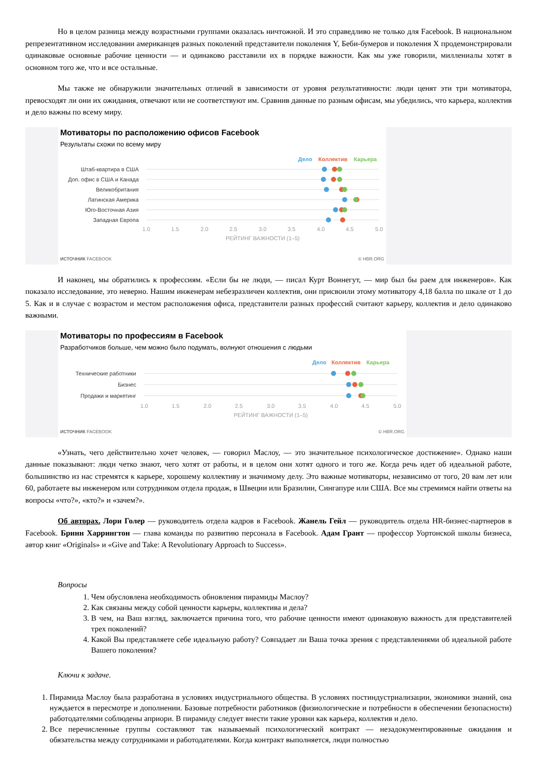Но в целом разница между возрастными группами оказалась ничтожной. И это справедливо не только для Facebook. В национальном репрезентативном исследовании американцев разных поколений представители поколения Y, Беби-бумеров и поколения X продемонстрировали одинаковые основные рабочие ценности — и одинаково расставили их в порядке важности. Как мы уже говорили, миллениалы хотят в основном того же, что и все остальные.
Мы также не обнаружили значительных отличий в зависимости от уровня результативности: люди ценят эти три мотиватора, превосходят ли они их ожидания, отвечают или не соответствуют им. Сравнив данные по разным офисам, мы убедились, что карьера, коллектив и дело важны по всему миру.
Мотиваторы по расположению офисов Facebook
Результаты схожи по всему миру
Дело
Коллектив
Карьера
Штаб-квартира в США
Доп. офис в США и Канада
Великобритания
Латинская Америка
Юго-Восточная Азия
Западная Европа
1.0
1.5
2.0
2.5
3.0
3.5
4.0
4.5
5.0
РЕЙТИНГ ВАЖНОСТИ (1–5)
ИСТОЧНИК FACEBOOK © HBR.ORG
И наконец, мы обратились к профессиям. «Если бы не люди, — писал Курт Воннегут, — мир был бы раем для инженеров». Как показало исследование, это неверно. Нашим инженерам небезразличен коллектив, они присвоили этому мотиватору 4,18 балла по шкале от 1 до 5. Как и в случае с возрастом и местом расположения офиса, представители разных профессий считают карьеру, коллектив и дело одинаково важными.
Мотиваторы по профессиям в Facebook
Разработчиков больше, чем можно было подумать, волнуют отношения с людьми
Дело
Коллектив
Карьера
Технические работники
Бизнес
Продажи и маркетинг
1.0
1.5
2.0
2.5
3.0
3.5
4.0
4.5
5.0
РЕЙТИНГ ВАЖНОСТИ (1–5)
ИСТОЧНИК FACEBOOK © HBR.ORG
«Узнать, чего действительно хочет человек, — говорил Маслоу, — это значительное психологическое достижение». Однако наши данные показывают: люди четко знают, чего хотят от работы, и в целом они хотят одного и того же. Когда речь идет об идеальной работе, большинство из нас стремятся к карьере, хорошему коллективу и значимому делу. Это важные мотиваторы, независимо от того, 20 вам лет или 60, работаете вы инженером или сотрудником отдела продаж, в Швеции или Бразилии, Сингапуре или США. Все мы стремимся найти ответы на вопросы «что?», «кто?» и «зачем?».
Об авторах. Лори Голер — руководитель отдела кадров в Facebook. Жанель Гейл — руководитель отдела HR-бизнес-партнеров в Facebook. Бринн Харрингтон — глава команды по развитию персонала в Facebook. Адам Грант — профессор Уортонской школы бизнеса, автор книг «Originals» и «Give and Take: A Revolutionary Approach to Success».
Вопросы
1. Чем обусловлена необходимость обновления пирамиды Маслоу?
2. Как связаны между собой ценности карьеры, коллектива и дела?
3. В чем, на Ваш взгляд, заключается причина того, что рабочие ценности имеют одинаковую важность для представителей трех поколений?
4. Какой Вы представляете себе идеальную работу? Совпадает ли Ваша точка зрения с представлениями об идеальной работе Вашего поколения?
Ключи к задаче.
1. Пирамида Маслоу была разработана в условиях индустриального общества. В условиях постиндустриализации, экономики знаний, она нуждается в пересмотре и дополнении. Базовые потребности работников (физиологические и потребности в обеспечении безопасности) работодателями соблюдены априори. В пирамиду следует внести такие уровни как карьера, коллектив и дело.
2. Все перечисленные группы составляют так называемый психологический контракт — незадокументированные ожидания и обязательства между сотрудниками и работодателями. Когда контракт выполняется, люди полностью